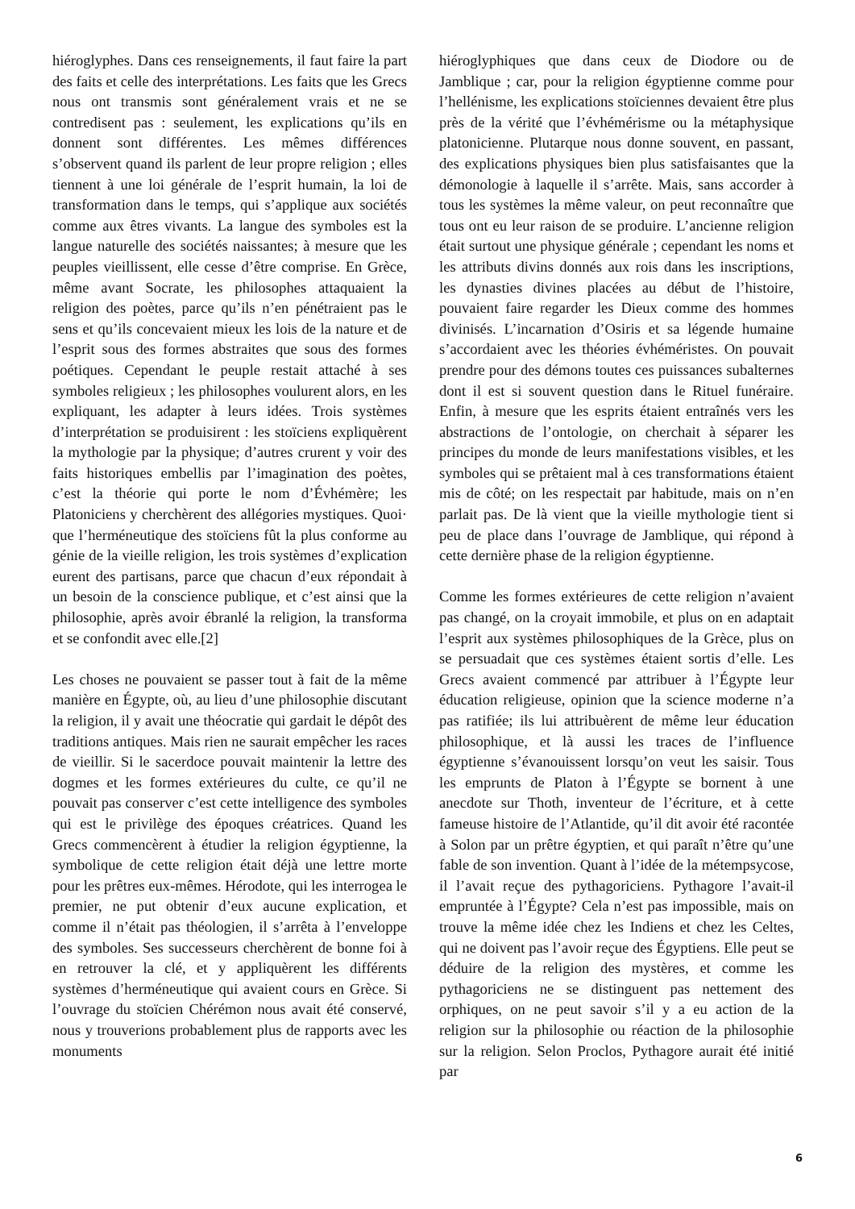hiéroglyphes. Dans ces renseignements, il faut faire la part des faits et celle des interprétations. Les faits que les Grecs nous ont transmis sont généralement vrais et ne se contredisent pas : seulement, les explications qu’ils en donnent sont différentes. Les mêmes différences s’observent quand ils parlent de leur propre religion ; elles tiennent à une loi générale de l’esprit humain, la loi de transformation dans le temps, qui s’applique aux sociétés comme aux êtres vivants. La langue des symboles est la langue naturelle des sociétés naissantes; à mesure que les peuples vieillissent, elle cesse d’être comprise. En Grèce, même avant Socrate, les philosophes attaquaient la religion des poètes, parce qu’ils n’en pénétraient pas le sens et qu’ils concevaient mieux les lois de la nature et de l’esprit sous des formes abstraites que sous des formes poétiques. Cependant le peuple restait attaché à ses symboles religieux ; les philosophes voulurent alors, en les expliquant, les adapter à leurs idées. Trois systèmes d’interprétation se produisirent : les stoïciens expliquèrent la mythologie par la physique; d’autres crurent y voir des faits historiques embellis par l’imagination des poètes, c’est la théorie qui porte le nom d’Évhémère; les Platoniciens y cherchèrent des allégories mystiques. Quoi· que l’herméneutique des stoïciens fût la plus conforme au génie de la vieille religion, les trois systèmes d’explication eurent des partisans, parce que chacun d’eux répondait à un besoin de la conscience publique, et c’est ainsi que la philosophie, après avoir ébranlé la religion, la transforma et se confondit avec elle.[2]
Les choses ne pouvaient se passer tout à fait de la même manière en Égypte, où, au lieu d’une philosophie discutant la religion, il y avait une théocratie qui gardait le dépôt des traditions antiques. Mais rien ne saurait empêcher les races de vieillir. Si le sacerdoce pouvait maintenir la lettre des dogmes et les formes extérieures du culte, ce qu’il ne pouvait pas conserver c’est cette intelligence des symboles qui est le privilège des époques créatrices. Quand les Grecs commencèrent à étudier la religion égyptienne, la symbolique de cette religion était déjà une lettre morte pour les prêtres eux-mêmes. Hérodote, qui les interrogea le premier, ne put obtenir d’eux aucune explication, et comme il n’était pas théologien, il s’arrêta à l’enveloppe des symboles. Ses successeurs cherchèrent de bonne foi à en retrouver la clé, et y appliquèrent les différents systèmes d’herméneutique qui avaient cours en Grèce. Si l’ouvrage du stoïcien Chérémon nous avait été conservé, nous y trouverions probablement plus de rapports avec les monuments
hiéroglyphiques que dans ceux de Diodore ou de Jamblique ; car, pour la religion égyptienne comme pour l’hellénisme, les explications stoïciennes devaient être plus près de la vérité que l’évhémérisme ou la métaphysique platonicienne. Plutarque nous donne souvent, en passant, des explications physiques bien plus satisfaisantes que la démonologie à laquelle il s’arrête. Mais, sans accorder à tous les systèmes la même valeur, on peut reconnaître que tous ont eu leur raison de se produire. L’ancienne religion était surtout une physique générale ; cependant les noms et les attributs divins donnés aux rois dans les inscriptions, les dynasties divines placées au début de l’histoire, pouvaient faire regarder les Dieux comme des hommes divinisés. L’incarnation d’Osiris et sa légende humaine s’accordaient avec les théories évhéméristes. On pouvait prendre pour des démons toutes ces puissances subalternes dont il est si souvent question dans le Rituel funéraire. Enfin, à mesure que les esprits étaient entraînés vers les abstractions de l’ontologie, on cherchait à séparer les principes du monde de leurs manifestations visibles, et les symboles qui se prêtaient mal à ces transformations étaient mis de côté; on les respectait par habitude, mais on n’en parlait pas. De là vient que la vieille mythologie tient si peu de place dans l’ouvrage de Jamblique, qui répond à cette dernière phase de la religion égyptienne.
Comme les formes extérieures de cette religion n’avaient pas changé, on la croyait immobile, et plus on en adaptait l’esprit aux systèmes philosophiques de la Grèce, plus on se persuadait que ces systèmes étaient sortis d’elle. Les Grecs avaient commencé par attribuer à l’Égypte leur éducation religieuse, opinion que la science moderne n’a pas ratifiée; ils lui attribuèrent de même leur éducation philosophique, et là aussi les traces de l’influence égyptienne s’évanouissent lorsqu’on veut les saisir. Tous les emprunts de Platon à l’Égypte se bornent à une anecdote sur Thoth, inventeur de l’écriture, et à cette fameuse histoire de l’Atlantide, qu’il dit avoir été racontée à Solon par un prêtre égyptien, et qui paraît n’être qu’une fable de son invention. Quant à l’idée de la métempsycose, il l’avait reçue des pythagoriciens. Pythagore l’avait-il empruntée à l’Égypte? Cela n’est pas impossible, mais on trouve la même idée chez les Indiens et chez les Celtes, qui ne doivent pas l’avoir reçue des Égyptiens. Elle peut se déduire de la religion des mystères, et comme les pythagoriciens ne se distinguent pas nettement des orphiques, on ne peut savoir s’il y a eu action de la religion sur la philosophie ou réaction de la philosophie sur la religion. Selon Proclos, Pythagore aurait été initié par
6